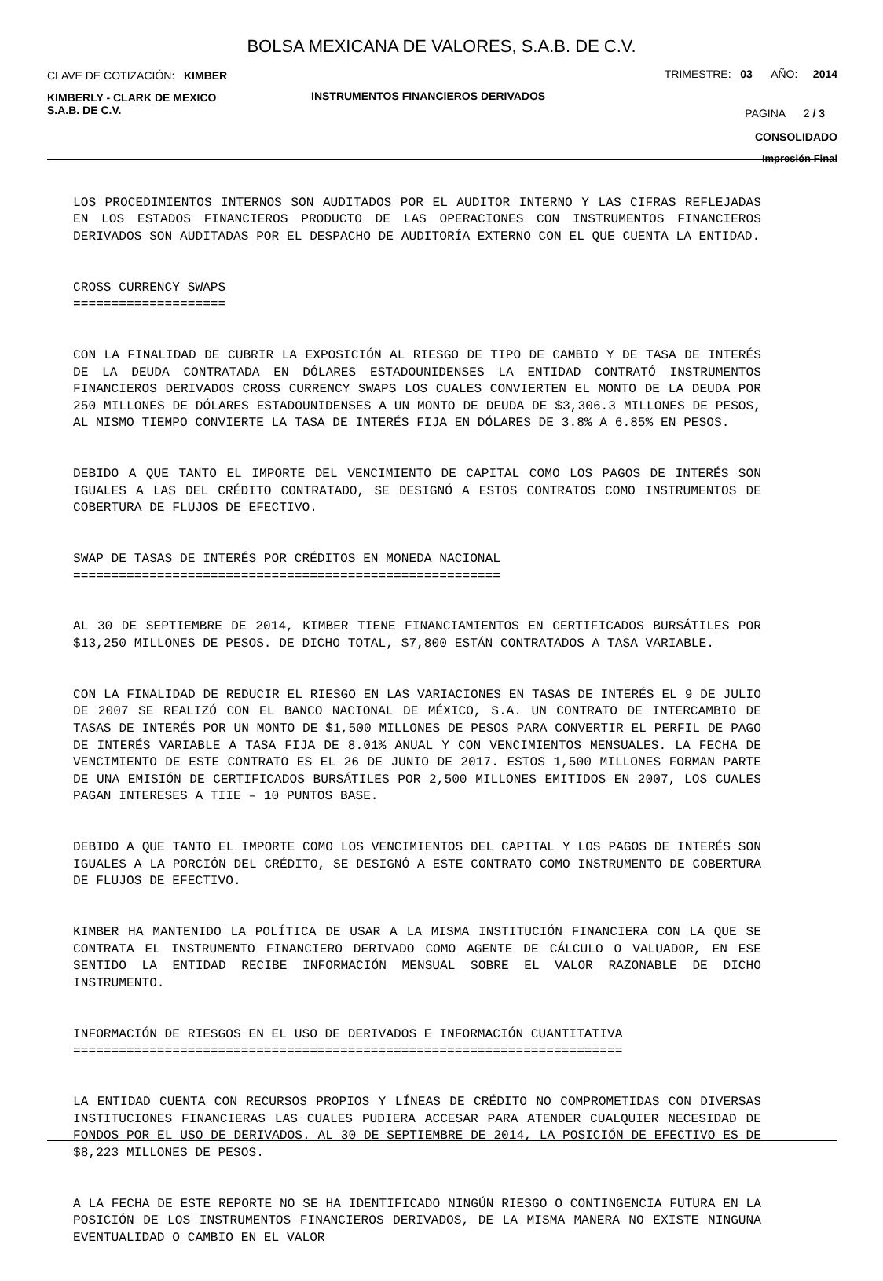BOLSA MEXICANA DE VALORES, S.A.B. DE C.V.
CLAVE DE COTIZACIÓN: KIMBER
TRIMESTRE: 03 AÑO: 2014
KIMBERLY - CLARK DE MEXICO
S.A.B. DE C.V.
INSTRUMENTOS FINANCIEROS DERIVADOS
PAGINA 2 / 3
CONSOLIDADO
Impresión Final
LOS PROCEDIMIENTOS INTERNOS SON AUDITADOS POR EL AUDITOR INTERNO Y LAS CIFRAS REFLEJADAS EN LOS ESTADOS FINANCIEROS PRODUCTO DE LAS OPERACIONES CON INSTRUMENTOS FINANCIEROS DERIVADOS SON AUDITADAS POR EL DESPACHO DE AUDITORÍA EXTERNO CON EL QUE CUENTA LA ENTIDAD.
CROSS CURRENCY SWAPS ====================
CON LA FINALIDAD DE CUBRIR LA EXPOSICIÓN AL RIESGO DE TIPO DE CAMBIO Y DE TASA DE INTERÉS DE LA DEUDA CONTRATADA EN DÓLARES ESTADOUNIDENSES LA ENTIDAD CONTRATÓ INSTRUMENTOS FINANCIEROS DERIVADOS CROSS CURRENCY SWAPS LOS CUALES CONVIERTEN EL MONTO DE LA DEUDA POR 250 MILLONES DE DÓLARES ESTADOUNIDENSES A UN MONTO DE DEUDA DE $3,306.3 MILLONES DE PESOS, AL MISMO TIEMPO CONVIERTE LA TASA DE INTERÉS FIJA EN DÓLARES DE 3.8% A 6.85% EN PESOS.
DEBIDO A QUE TANTO EL IMPORTE DEL VENCIMIENTO DE CAPITAL COMO LOS PAGOS DE INTERÉS SON IGUALES A LAS DEL CRÉDITO CONTRATADO, SE DESIGNÓ A ESTOS CONTRATOS COMO INSTRUMENTOS DE COBERTURA DE FLUJOS DE EFECTIVO.
SWAP DE TASAS DE INTERÉS POR CRÉDITOS EN MONEDA NACIONAL ========================================================
AL 30 DE SEPTIEMBRE DE 2014, KIMBER TIENE FINANCIAMIENTOS EN CERTIFICADOS BURSÁTILES POR $13,250 MILLONES DE PESOS. DE DICHO TOTAL, $7,800 ESTÁN CONTRATADOS A TASA VARIABLE.
CON LA FINALIDAD DE REDUCIR EL RIESGO EN LAS VARIACIONES EN TASAS DE INTERÉS EL 9 DE JULIO DE 2007 SE REALIZÓ CON EL BANCO NACIONAL DE MÉXICO, S.A. UN CONTRATO DE INTERCAMBIO DE TASAS DE INTERÉS POR UN MONTO DE $1,500 MILLONES DE PESOS PARA CONVERTIR EL PERFIL DE PAGO DE INTERÉS VARIABLE A TASA FIJA DE 8.01% ANUAL Y CON VENCIMIENTOS MENSUALES. LA FECHA DE VENCIMIENTO DE ESTE CONTRATO ES EL 26 DE JUNIO DE 2017. ESTOS 1,500 MILLONES FORMAN PARTE DE UNA EMISIÓN DE CERTIFICADOS BURSÁTILES POR 2,500 MILLONES EMITIDOS EN 2007, LOS CUALES PAGAN INTERESES A TIIE – 10 PUNTOS BASE.
DEBIDO A QUE TANTO EL IMPORTE COMO LOS VENCIMIENTOS DEL CAPITAL Y LOS PAGOS DE INTERÉS SON IGUALES A LA PORCIÓN DEL CRÉDITO, SE DESIGNÓ A ESTE CONTRATO COMO INSTRUMENTO DE COBERTURA DE FLUJOS DE EFECTIVO.
KIMBER HA MANTENIDO LA POLÍTICA DE USAR A LA MISMA INSTITUCIÓN FINANCIERA CON LA QUE SE CONTRATA EL INSTRUMENTO FINANCIERO DERIVADO COMO AGENTE DE CÁLCULO O VALUADOR, EN ESE SENTIDO LA ENTIDAD RECIBE INFORMACIÓN MENSUAL SOBRE EL VALOR RAZONABLE DE DICHO INSTRUMENTO.
INFORMACIÓN DE RIESGOS EN EL USO DE DERIVADOS E INFORMACIÓN CUANTITATIVA ========================================================================
LA ENTIDAD CUENTA CON RECURSOS PROPIOS Y LÍNEAS DE CRÉDITO NO COMPROMETIDAS CON DIVERSAS INSTITUCIONES FINANCIERAS LAS CUALES PUDIERA ACCESAR PARA ATENDER CUALQUIER NECESIDAD DE FONDOS POR EL USO DE DERIVADOS. AL 30 DE SEPTIEMBRE DE 2014, LA POSICIÓN DE EFECTIVO ES DE $8,223 MILLONES DE PESOS.
A LA FECHA DE ESTE REPORTE NO SE HA IDENTIFICADO NINGÚN RIESGO O CONTINGENCIA FUTURA EN LA POSICIÓN DE LOS INSTRUMENTOS FINANCIEROS DERIVADOS, DE LA MISMA MANERA NO EXISTE NINGUNA EVENTUALIDAD O CAMBIO EN EL VALOR